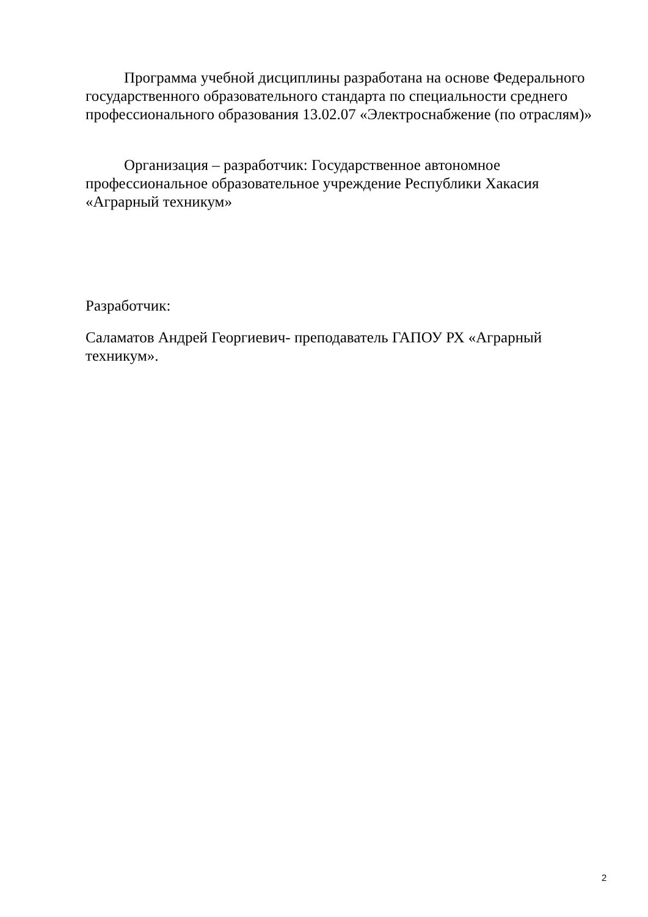Программа учебной дисциплины разработана на основе Федерального государственного образовательного стандарта по специальности среднего профессионального образования 13.02.07 «Электроснабжение (по отраслям)»
Организация – разработчик: Государственное автономное профессиональное образовательное учреждение Республики Хакасия «Аграрный техникум»
Разработчик:
Саламатов Андрей Георгиевич- преподаватель ГАПОУ РХ «Аграрный техникум».
2